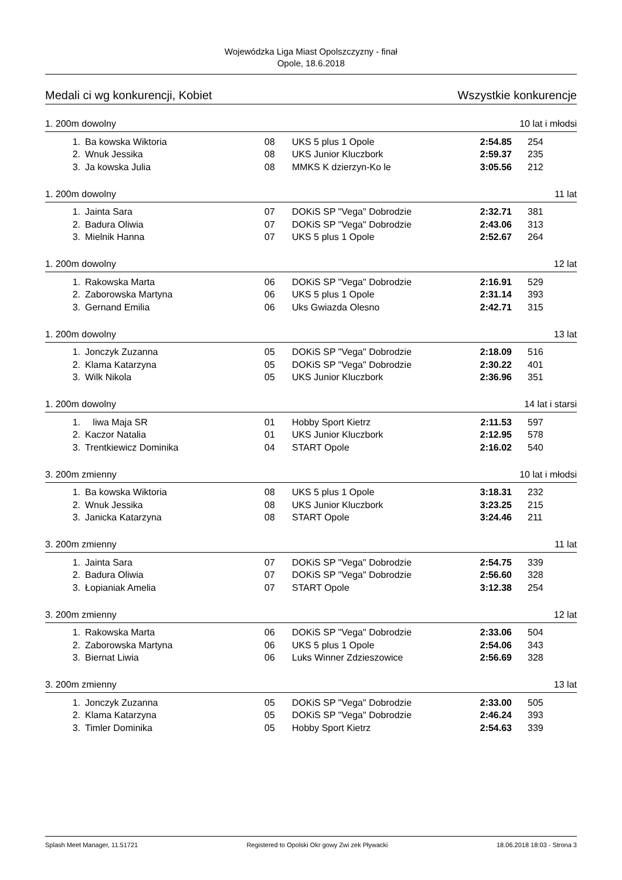Wojewódzka Liga Miast Opolszczyzny - finał
Opole, 18.6.2018
Medali ci wg konkurencji, Kobiet Wszystkie konkurencje
1. 200m dowolny 10 lat i młodsi
| 1. | Ba kowska Wiktoria | 08 | UKS 5 plus 1 Opole | 2:54.85 | 254 |
| 2. | Wnuk Jessika | 08 | UKS Junior Kluczbork | 2:59.37 | 235 |
| 3. | Ja kowska Julia | 08 | MMKS K dzierzyn-Ko le | 3:05.56 | 212 |
1. 200m dowolny 11 lat
| 1. | Jainta Sara | 07 | DOKiS SP "Vega" Dobrodzie | 2:32.71 | 381 |
| 2. | Badura Oliwia | 07 | DOKiS SP "Vega" Dobrodzie | 2:43.06 | 313 |
| 3. | Mielnik Hanna | 07 | UKS 5 plus 1 Opole | 2:52.67 | 264 |
1. 200m dowolny 12 lat
| 1. | Rakowska Marta | 06 | DOKiS SP "Vega" Dobrodzie | 2:16.91 | 529 |
| 2. | Zaborowska Martyna | 06 | UKS 5 plus 1 Opole | 2:31.14 | 393 |
| 3. | Gernand Emilia | 06 | Uks Gwiazda Olesno | 2:42.71 | 315 |
1. 200m dowolny 13 lat
| 1. | Jonczyk Zuzanna | 05 | DOKiS SP "Vega" Dobrodzie | 2:18.09 | 516 |
| 2. | Klama Katarzyna | 05 | DOKiS SP "Vega" Dobrodzie | 2:30.22 | 401 |
| 3. | Wilk Nikola | 05 | UKS Junior Kluczbork | 2:36.96 | 351 |
1. 200m dowolny 14 lat i starsi
| 1. | liwa Maja SR | 01 | Hobby Sport Kietrz | 2:11.53 | 597 |
| 2. | Kaczor Natalia | 01 | UKS Junior Kluczbork | 2:12.95 | 578 |
| 3. | Trentkiewicz Dominika | 04 | START Opole | 2:16.02 | 540 |
3. 200m zmienny 10 lat i młodsi
| 1. | Ba kowska Wiktoria | 08 | UKS 5 plus 1 Opole | 3:18.31 | 232 |
| 2. | Wnuk Jessika | 08 | UKS Junior Kluczbork | 3:23.25 | 215 |
| 3. | Janicka Katarzyna | 08 | START Opole | 3:24.46 | 211 |
3. 200m zmienny 11 lat
| 1. | Jainta Sara | 07 | DOKiS SP "Vega" Dobrodzie | 2:54.75 | 339 |
| 2. | Badura Oliwia | 07 | DOKiS SP "Vega" Dobrodzie | 2:56.60 | 328 |
| 3. | Łopianiak Amelia | 07 | START Opole | 3:12.38 | 254 |
3. 200m zmienny 12 lat
| 1. | Rakowska Marta | 06 | DOKiS SP "Vega" Dobrodzie | 2:33.06 | 504 |
| 2. | Zaborowska Martyna | 06 | UKS 5 plus 1 Opole | 2:54.06 | 343 |
| 3. | Biernat Liwia | 06 | Luks Winner Zdzieszowice | 2:56.69 | 328 |
3. 200m zmienny 13 lat
| 1. | Jonczyk Zuzanna | 05 | DOKiS SP "Vega" Dobrodzie | 2:33.00 | 505 |
| 2. | Klama Katarzyna | 05 | DOKiS SP "Vega" Dobrodzie | 2:46.24 | 393 |
| 3. | Timler Dominika | 05 | Hobby Sport Kietrz | 2:54.63 | 339 |
Splash Meet Manager, 11.51721 Registered to Opolski Okr gowy Zwi zek Pływacki 18.06.2018 18:03 - Strona 3